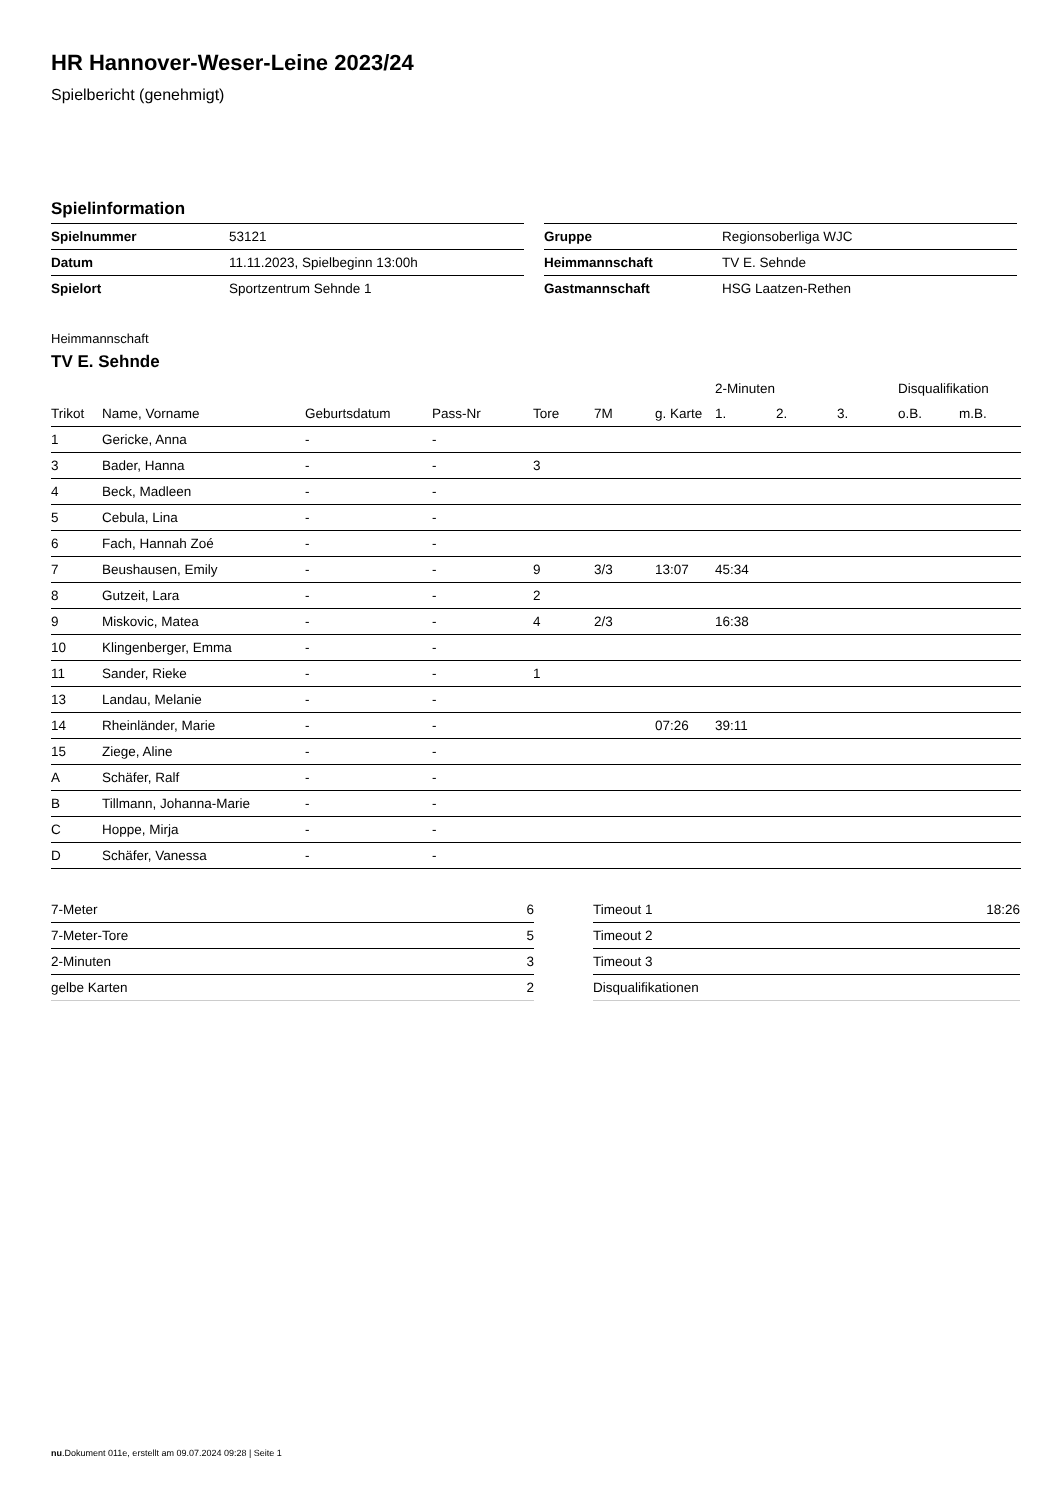HR Hannover-Weser-Leine 2023/24
Spielbericht (genehmigt)
Spielinformation
| Spielnummer | 53121 |
| Datum | 11.11.2023, Spielbeginn 13:00h |
| Spielort | Sportzentrum Sehnde 1 |
| Gruppe | Regionsoberliga WJC |
| Heimmannschaft | TV E. Sehnde |
| Gastmannschaft | HSG Laatzen-Rethen |
Heimmannschaft
TV E. Sehnde
| | | | | | | | 2-Minuten | | | Disqualifikation | |
| --- | --- | --- | --- | --- | --- | --- | --- | --- | --- | --- | --- |
| Trikot | Name, Vorname | Geburtsdatum | Pass-Nr | Tore | 7M | g. Karte | 1. | 2. | 3. | o.B. | m.B. |
| 1 | Gericke, Anna | - | - | | | | | | | | |
| 3 | Bader, Hanna | - | - | 3 | | | | | | | |
| 4 | Beck, Madleen | - | - | | | | | | | | |
| 5 | Cebula, Lina | - | - | | | | | | | | |
| 6 | Fach, Hannah Zoé | - | - | | | | | | | | |
| 7 | Beushausen, Emily | - | - | 9 | 3/3 | 13:07 | 45:34 | | | | |
| 8 | Gutzeit, Lara | - | - | 2 | | | | | | | |
| 9 | Miskovic, Matea | - | - | 4 | 2/3 | | 16:38 | | | | |
| 10 | Klingenberger, Emma | - | - | | | | | | | | |
| 11 | Sander, Rieke | - | - | 1 | | | | | | | |
| 13 | Landau, Melanie | - | - | | | | | | | | |
| 14 | Rheinländer, Marie | - | - | | | 07:26 | 39:11 | | | | |
| 15 | Ziege, Aline | - | - | | | | | | | | |
| A | Schäfer, Ralf | - | - | | | | | | | | |
| B | Tillmann, Johanna-Marie | - | - | | | | | | | | |
| C | Hoppe, Mirja | - | - | | | | | | | | |
| D | Schäfer, Vanessa | - | - | | | | | | | | |
| 7-Meter | 6 |
| 7-Meter-Tore | 5 |
| 2-Minuten | 3 |
| gelbe Karten | 2 |
| Timeout 1 | 18:26 |
| Timeout 2 | |
| Timeout 3 | |
| Disqualifikationen | |
nu.Dokument 011e, erstellt am 09.07.2024 09:28 | Seite 1